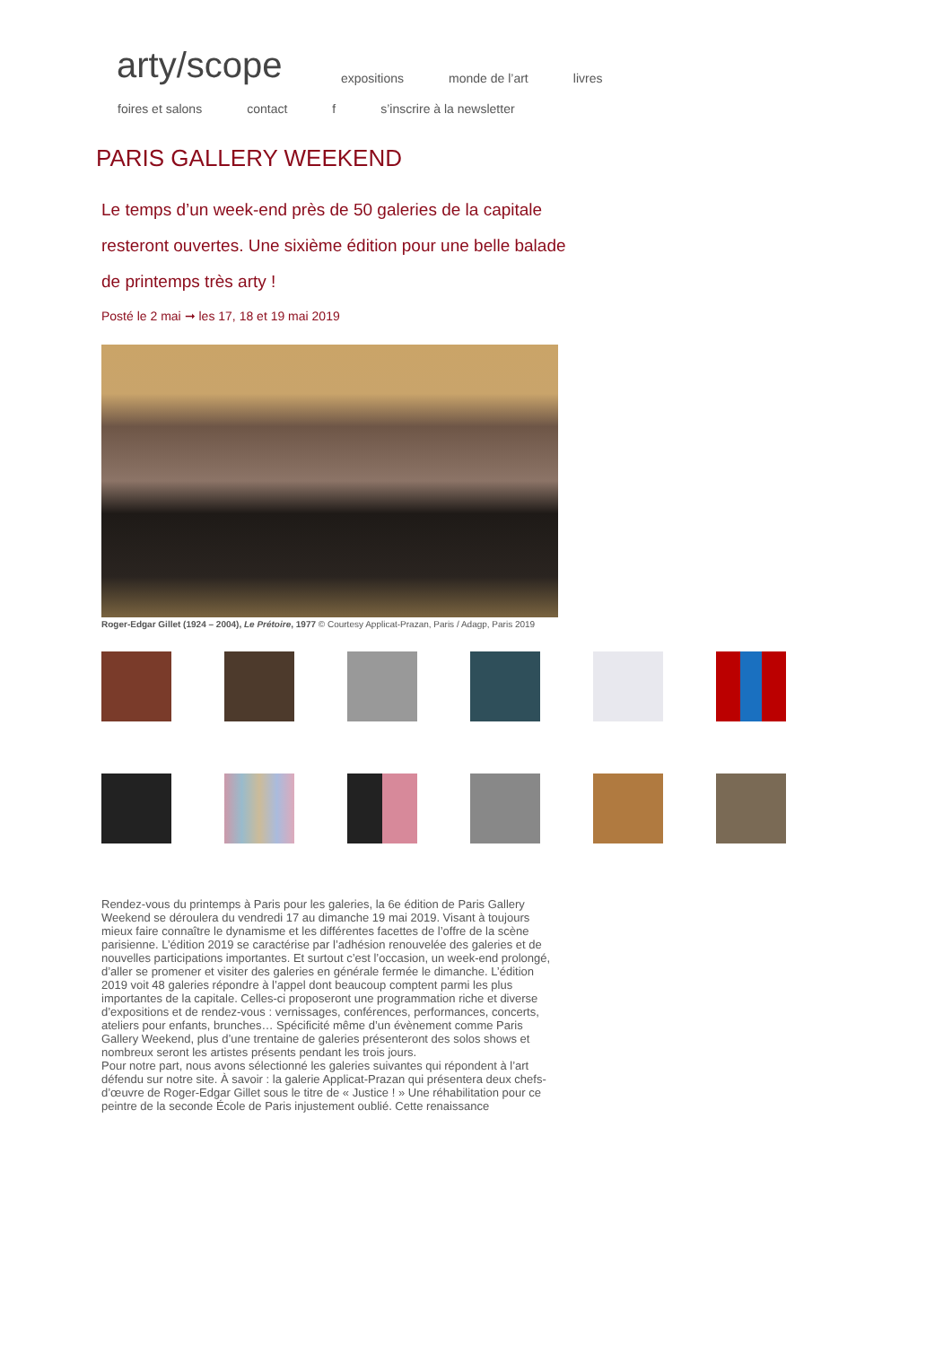arty/scope expositions monde de l’art livres
foires et salons contact f s’inscrire à la newsletter
PARIS GALLERY WEEKEND
Le temps d’un week-end près de 50 galeries de la capitale resteront ouvertes. Une sixième édition pour une belle balade de printemps très arty !
Posté le 2 mai ➞ les 17, 18 et 19 mai 2019
Roger-Edgar Gillet (1924 – 2004), Le Prétoire, 1977 © Courtesy Applicat-Prazan, Paris / Adagp, Paris 2019
Rendez-vous du printemps à Paris pour les galeries, la 6e édition de Paris Gallery Weekend se déroulera du vendredi 17 au dimanche 19 mai 2019. Visant à toujours mieux faire connaître le dynamisme et les différentes facettes de l’offre de la scène parisienne. L’édition 2019 se caractérise par l’adhésion renouvelée des galeries et de nouvelles participations importantes. Et surtout c’est l’occasion, un week-end prolongé, d’aller se promener et visiter des galeries en générale fermée le dimanche. L’édition 2019 voit 48 galeries répondre à l’appel dont beaucoup comptent parmi les plus importantes de la capitale. Celles-ci proposeront une programmation riche et diverse d’expositions et de rendez-vous : vernissages, conférences, performances, concerts, ateliers pour enfants, brunches… Spécificité même d’un évènement comme Paris Gallery Weekend, plus d’une trentaine de galeries présenteront des solos shows et nombreux seront les artistes présents pendant les trois jours.
Pour notre part, nous avons sélectionné les galeries suivantes qui répondent à l’art défendu sur notre site. À savoir : la galerie Applicat-Prazan qui présentera deux chefs-d’œuvre de Roger-Edgar Gillet sous le titre de « Justice ! » Une réhabilitation pour ce peintre de la seconde École de Paris injustement oublié. Cette renaissance